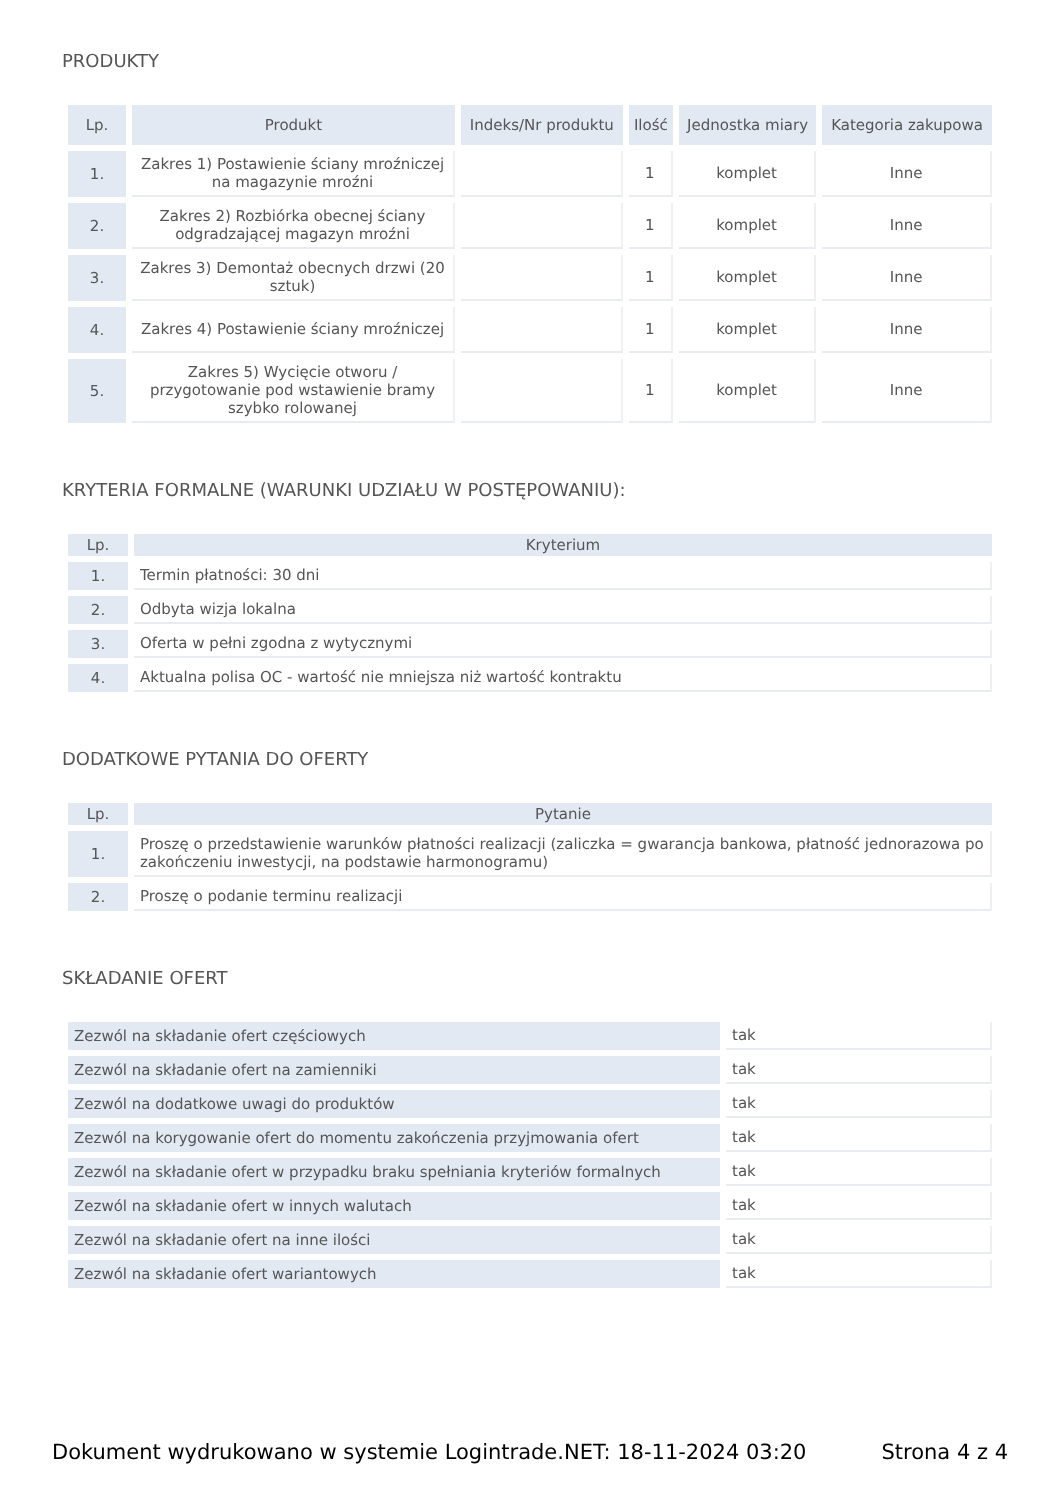PRODUKTY
| Lp. | Produkt | Indeks/Nr produktu | Ilość | Jednostka miary | Kategoria zakupowa |
| --- | --- | --- | --- | --- | --- |
| 1. | Zakres 1) Postawienie ściany mroźniczej na magazynie mroźni | | 1 | komplet | Inne |
| 2. | Zakres 2) Rozbiórka obecnej ściany odgradzającej magazyn mroźni | | 1 | komplet | Inne |
| 3. | Zakres 3) Demontaż obecnych drzwi (20 sztuk) | | 1 | komplet | Inne |
| 4. | Zakres 4) Postawienie ściany mroźniczej | | 1 | komplet | Inne |
| 5. | Zakres 5) Wycięcie otworu / przygotowanie pod wstawienie bramy szybko rolowanej | | 1 | komplet | Inne |
KRYTERIA FORMALNE (WARUNKI UDZIAŁU W POSTĘPOWANIU):
| Lp. | Kryterium |
| --- | --- |
| 1. | Termin płatności: 30 dni |
| 2. | Odbyta wizja lokalna |
| 3. | Oferta w pełni zgodna z wytycznymi |
| 4. | Aktualna polisa OC - wartość nie mniejsza niż wartość kontraktu |
DODATKOWE PYTANIA DO OFERTY
| Lp. | Pytanie |
| --- | --- |
| 1. | Proszę o przedstawienie warunków płatności realizacji (zaliczka = gwarancja bankowa, płatność jednorazowa po zakończeniu inwestycji, na podstawie harmonogramu) |
| 2. | Proszę o podanie terminu realizacji |
SKŁADANIE OFERT
| Zezwól na składanie ofert częściowych | tak |
| Zezwól na składanie ofert na zamienniki | tak |
| Zezwól na dodatkowe uwagi do produktów | tak |
| Zezwól na korygowanie ofert do momentu zakończenia przyjmowania ofert | tak |
| Zezwól na składanie ofert w przypadku braku spełniania kryteriów formalnych | tak |
| Zezwól na składanie ofert w innych walutach | tak |
| Zezwól na składanie ofert na inne ilości | tak |
| Zezwól na składanie ofert wariantowych | tak |
Dokument wydrukowano w systemie Logintrade.NET: 18-11-2024 03:20 Strona 4 z 4